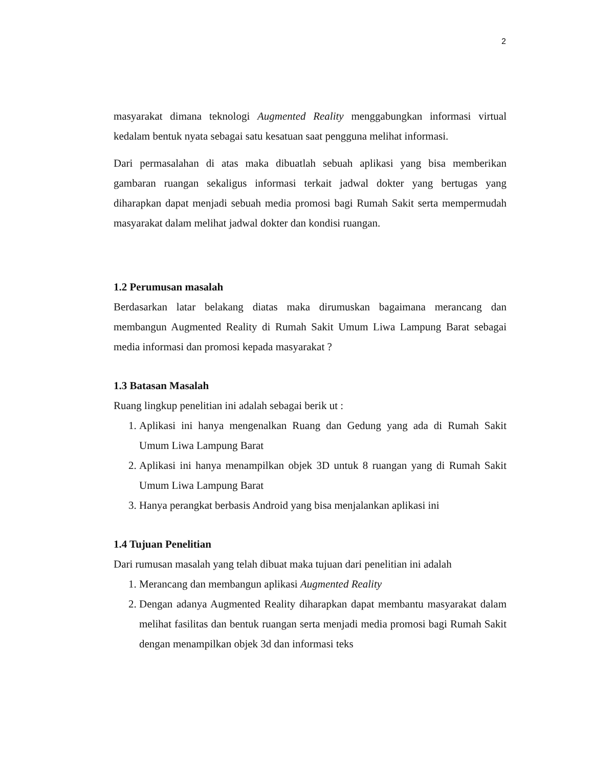2
masyarakat dimana teknologi Augmented Reality menggabungkan informasi virtual kedalam bentuk nyata sebagai satu kesatuan saat pengguna melihat informasi.
Dari permasalahan di atas maka dibuatlah sebuah aplikasi yang bisa memberikan gambaran ruangan sekaligus informasi terkait jadwal dokter yang bertugas yang diharapkan dapat menjadi sebuah media promosi bagi Rumah Sakit serta mempermudah masyarakat dalam melihat jadwal dokter dan kondisi ruangan.
1.2 Perumusan masalah
Berdasarkan latar belakang diatas maka dirumuskan bagaimana merancang dan membangun Augmented Reality di Rumah Sakit Umum Liwa Lampung Barat sebagai media informasi dan promosi kepada masyarakat ?
1.3 Batasan Masalah
Ruang lingkup penelitian ini adalah sebagai berik ut :
1. Aplikasi ini hanya mengenalkan Ruang dan Gedung yang ada di Rumah Sakit Umum Liwa Lampung Barat
2. Aplikasi ini hanya menampilkan objek 3D untuk 8 ruangan yang di Rumah Sakit Umum Liwa Lampung Barat
3. Hanya perangkat berbasis Android yang bisa menjalankan aplikasi ini
1.4 Tujuan Penelitian
Dari rumusan masalah yang telah dibuat maka tujuan dari penelitian ini adalah
1. Merancang dan membangun aplikasi Augmented Reality
2. Dengan adanya Augmented Reality diharapkan dapat membantu masyarakat dalam melihat fasilitas dan bentuk ruangan serta menjadi media promosi bagi Rumah Sakit dengan menampilkan objek 3d dan informasi teks